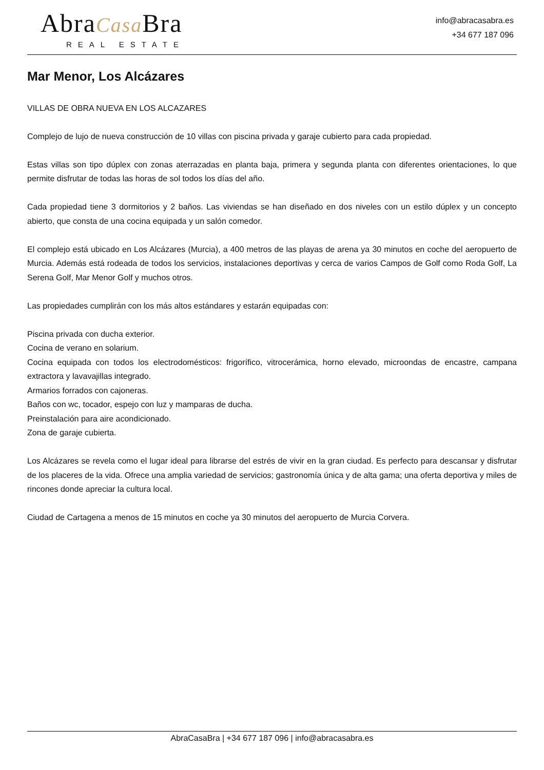AbraCasa Bra
REAL ESTATE
info@abracasabra.es
+34 677 187 096
Mar Menor, Los Alcázares
VILLAS DE OBRA NUEVA EN LOS ALCAZARES
Complejo de lujo de nueva construcción de 10 villas con piscina privada y garaje cubierto para cada propiedad.
Estas villas son tipo dúplex con zonas aterrazadas en planta baja, primera y segunda planta con diferentes orientaciones, lo que permite disfrutar de todas las horas de sol todos los días del año.
Cada propiedad tiene 3 dormitorios y 2 baños. Las viviendas se han diseñado en dos niveles con un estilo dúplex y un concepto abierto, que consta de una cocina equipada y un salón comedor.
El complejo está ubicado en Los Alcázares (Murcia), a 400 metros de las playas de arena ya 30 minutos en coche del aeropuerto de Murcia. Además está rodeada de todos los servicios, instalaciones deportivas y cerca de varios Campos de Golf como Roda Golf, La Serena Golf, Mar Menor Golf y muchos otros.
Las propiedades cumplirán con los más altos estándares y estarán equipadas con:
Piscina privada con ducha exterior.
Cocina de verano en solarium.
Cocina equipada con todos los electrodomésticos: frigorífico, vitrocerámica, horno elevado, microondas de encastre, campana extractora y lavavajillas integrado.
Armarios forrados con cajoneras.
Baños con wc, tocador, espejo con luz y mamparas de ducha.
Preinstalación para aire acondicionado.
Zona de garaje cubierta.
Los Alcázares se revela como el lugar ideal para librarse del estrés de vivir en la gran ciudad. Es perfecto para descansar y disfrutar de los placeres de la vida. Ofrece una amplia variedad de servicios; gastronomía única y de alta gama; una oferta deportiva y miles de rincones donde apreciar la cultura local.
Ciudad de Cartagena a menos de 15 minutos en coche ya 30 minutos del aeropuerto de Murcia Corvera.
AbraCasaBra | +34 677 187 096 | info@abracasabra.es